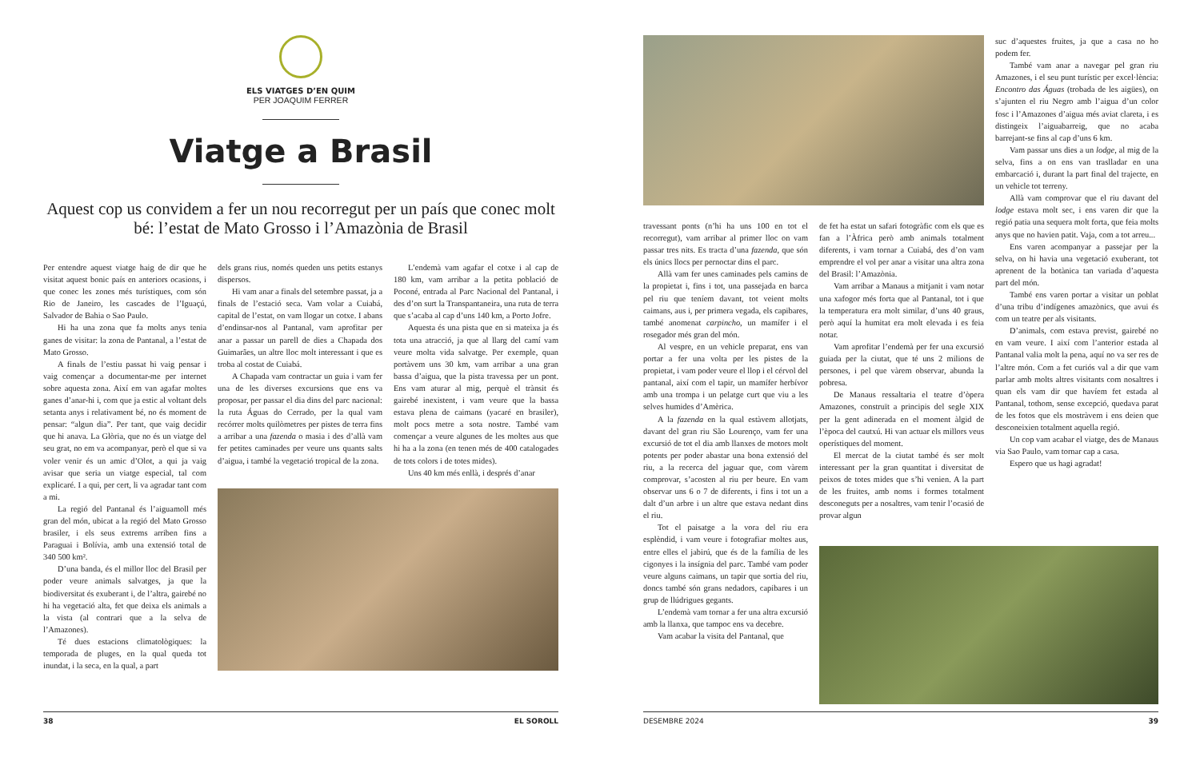ELS VIATGES D’EN QUIM
PER JOAQUIM FERRER
Viatge a Brasil
Aquest cop us convidem a fer un nou recorregut per un país que conec molt bé: l’estat de Mato Grosso i l’Amazònia de Brasil
Per entendre aquest viatge haig de dir que he visitat aquest bonic país en anteriors ocasions, i que conec les zones més turístiques, com són Rio de Janeiro, les cascades de l’Iguaçú, Salvador de Bahia o Sao Paulo.
Hi ha una zona que fa molts anys tenia ganes de visitar: la zona de Pantanal, a l’estat de Mato Grosso.
A finals de l’estiu passat hi vaig pensar i vaig començar a documentar-me per internet sobre aquesta zona. Així em van agafar moltes ganes d’anar-hi i, com que ja estic al voltant dels setanta anys i relativament bé, no és moment de pensar: “algun dia”. Per tant, que vaig decidir que hi anava. La Glòria, que no és un viatge del seu grat, no em va acompanyar, però el que si va voler venir és un amic d’Olot, a qui ja vaig avisar que seria un viatge especial, tal com explicaré. I a qui, per cert, li va agradar tant com a mi.
La regió del Pantanal és l’aiguamoll més gran del món, ubicat a la regió del Mato Grosso brasiler, i els seus extrems arriben fins a Paraguai i Bolívia, amb una extensió total de 340 500 km².
D’una banda, és el millor lloc del Brasil per poder veure animals salvatges, ja que la biodiversitat és exuberant i, de l’altra, gairebé no hi ha vegetació alta, fet que deixa els animals a la vista (al contrari que a la selva de l’Amazones).
Té dues estacions climatològiques: la temporada de pluges, en la qual queda tot inundat, i la seca, en la qual, a part
dels grans rius, només queden uns petits estanys dispersos.
Hi vam anar a finals del setembre passat, ja a finals de l’estació seca. Vam volar a Cuiabá, capital de l’estat, on vam llogar un cotxe. I abans d’endinsar-nos al Pantanal, vam aprofitar per anar a passar un parell de dies a Chapada dos Guimarães, un altre lloc molt interessant i que es troba al costat de Cuiabá.
A Chapada vam contractar un guia i vam fer una de les diverses excursions que ens va proposar, per passar el dia dins del parc nacional: la ruta Águas do Cerrado, per la qual vam recórrer molts quilòmetres per pistes de terra fins a arribar a una fazenda o masia i des d’allà vam fer petites caminades per veure uns quants salts d’aigua, i també la vegetació tropical de la zona.
L’endemà vam agafar el cotxe i al cap de 180 km, vam arribar a la petita població de Poconé, entrada al Parc Nacional del Pantanal, i des d’on surt la Transpantaneira, una ruta de terra que s’acaba al cap d’uns 140 km, a Porto Jofre.
Aquesta és una pista que en si mateixa ja és tota una atracció, ja que al llarg del camí vam veure molta vida salvatge. Per exemple, quan portàvem uns 30 km, vam arribar a una gran bassa d’aigua, que la pista travessa per un pont. Ens vam aturar al mig, perquè el trànsit és gairebé inexistent, i vam veure que la bassa estava plena de caimans (yacaré en brasiler), molt pocs metre a sota nostre. També vam començar a veure algunes de les moltes aus que hi ha a la zona (en tenen més de 400 catalogades de tots colors i de totes mides).
Uns 40 km més enllà, i després d’anar
38 EL SOROLL
travessant ponts (n’hi ha uns 100 en tot el recorregut), vam arribar al primer lloc on vam passar tres nits. Es tracta d’una fazenda, que són els únics llocs per pernoctar dins el parc.
Allà vam fer unes caminades pels camins de la propietat i, fins i tot, una passejada en barca pel riu que teníem davant, tot veient molts caimans, aus i, per primera vegada, els capibares, també anomenat carpincho, un mamífer i el rosegador més gran del món.
Al vespre, en un vehicle preparat, ens van portar a fer una volta per les pistes de la propietat, i vam poder veure el llop i el cérvol del pantanal, així com el tapir, un mamífer herbívor amb una trompa i un pelatge curt que viu a les selves humides d’Amèrica.
A la fazenda en la qual estàvem allotjats, davant del gran riu São Lourenço, vam fer una excursió de tot el dia amb llanxes de motors molt potents per poder abastar una bona extensió del riu, a la recerca del jaguar que, com vàrem comprovar, s’acosten al riu per beure. En vam observar uns 6 o 7 de diferents, i fins i tot un a dalt d’un arbre i un altre que estava nedant dins el riu.
Tot el paisatge a la vora del riu era esplèndid, i vam veure i fotografiar moltes aus, entre elles el jabirú, que és de la família de les cigonyes i la insígnia del parc. També vam poder veure alguns caimans, un tapir que sortia del riu, doncs també són grans nedadors, capibares i un grup de llúdrigues gegants.
L’endemà vam tornar a fer una altra excursió amb la llanxa, que tampoc ens va decebre.
Vam acabar la visita del Pantanal, que
de fet ha estat un safari fotogràfic com els que es fan a l’Àfrica però amb animals totalment diferents, i vam tornar a Cuiabá, des d’on vam emprendre el vol per anar a visitar una altra zona del Brasil: l’Amazònia.
Vam arribar a Manaus a mitjanit i vam notar una xafogor més forta que al Pantanal, tot i que la temperatura era molt similar, d’uns 40 graus, però aquí la humitat era molt elevada i es feia notar.
Vam aprofitar l’endemà per fer una excursió guiada per la ciutat, que té uns 2 milions de persones, i pel que vàrem observar, abunda la pobresa.
De Manaus ressaltaria el teatre d’òpera Amazones, construït a principis del segle XIX per la gent adinerada en el moment àlgid de l’època del cautxú. Hi van actuar els millors veus operístiques del moment.
El mercat de la ciutat també és ser molt interessant per la gran quantitat i diversitat de peixos de totes mides que s’hi venien. A la part de les fruites, amb noms i formes totalment desconeguts per a nosaltres, vam tenir l’ocasió de provar algun
suc d’aquestes fruites, ja que a casa no ho podem fer.
També vam anar a navegar pel gran riu Amazones, i el seu punt turístic per excel·lència: Encontro das Águas (trobada de les aigües), on s’ajunten el riu Negro amb l’aigua d’un color fosc i l’Amazones d’aigua més aviat clareta, i es distingeix l’aiguabarreig, que no acaba barrejant-se fins al cap d’uns 6 km.
Vam passar uns dies a un lodge, al mig de la selva, fins a on ens van traslladar en una embarcació i, durant la part final del trajecte, en un vehicle tot terreny.
Allà vam comprovar que el riu davant del lodge estava molt sec, i ens varen dir que la regió patia una sequera molt forta, que feia molts anys que no havien patit. Vaja, com a tot arreu...
Ens varen acompanyar a passejar per la selva, on hi havia una vegetació exuberant, tot aprenent de la botànica tan variada d’aquesta part del món.
També ens varen portar a visitar un poblat d’una tribu d’indígenes amazònics, que avui és com un teatre per als visitants.
D’animals, com estava previst, gairebé no en vam veure. I així com l’anterior estada al Pantanal valia molt la pena, aquí no va ser res de l’altre món. Com a fet curiós val a dir que vam parlar amb molts altres visitants com nosaltres i quan els vam dir que havíem fet estada al Pantanal, tothom, sense excepció, quedava parat de les fotos que els mostràvem i ens deien que desconeixien totalment aquella regió.
Un cop vam acabar el viatge, des de Manaus via Sao Paulo, vam tornar cap a casa.
Espero que us hagi agradat!
DESEMBRE 2024 39